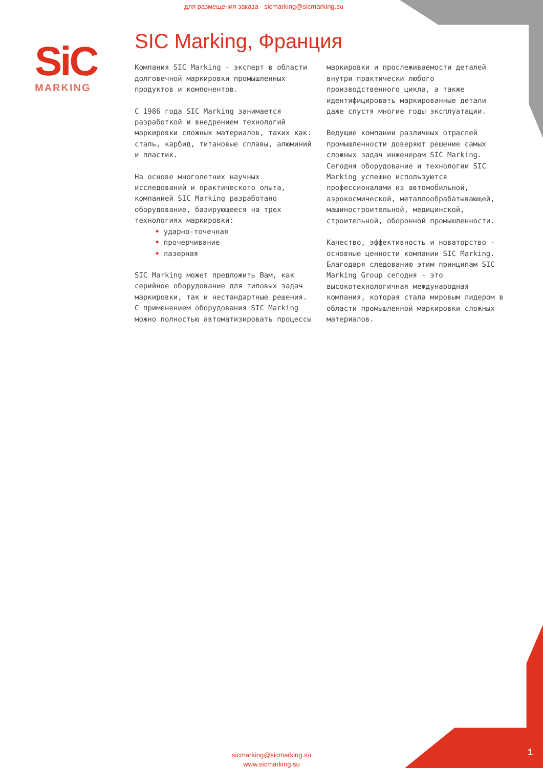для размещения заказа - sicmarking@sicmarking.su
SiC
MARKING
SIC Marking, Франция
Компания SIC Marking - эксперт в области долговечной маркировки промышленных продуктов и компонентов.
С 1986 года SIC Marking занимается разработкой и внедрением технологий маркировки сложных материалов, таких как: сталь, карбид, титановые сплавы, алюминий и пластик.
На основе многолетних научных исследований и практического опыта, компанией SIC Marking разработано оборудование, базирующееся на трех технологиях маркировки:
• ударно-точечная
• прочерчивание
• лазерная
SIC Marking может предложить Вам, как серийное оборудование для типовых задач маркировки, так и нестандартные решения. С применением оборудования SIC Marking можно полностью автоматизировать процессы маркировки и прослеживаемости деталей внутри практически любого производственного цикла, а также идентифицировать маркированные детали даже спустя многие годы эксплуатации.
Ведущие компании различных отраслей промышленности доверяют решение самых сложных задач инженерам SIC Marking. Сегодня оборудование и технологии SIC Marking успешно используются профессионалами из автомобильной, аэрокосмической, металлообрабатывающей, машиностроительной, медицинской, строительной, оборонной промышленности.
Качество, эффективность и новаторство - основные ценности компании SIC Marking. Благодаря следованию этим принципам SIC Marking Group сегодня - это высокотехнологичная международная компания, которая стала мировым лидером в области промышленной маркировки сложных материалов.
sicmarking@sicmarking.su
www.sicmarking.su
1